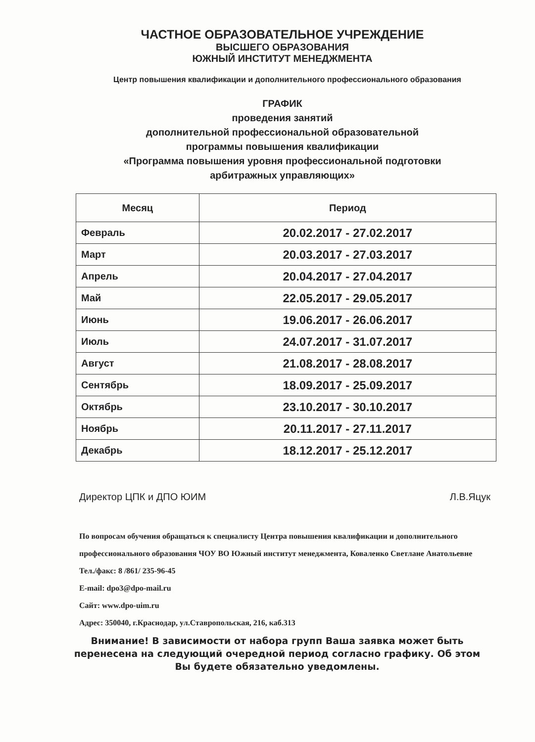ЧАСТНОЕ ОБРАЗОВАТЕЛЬНОЕ УЧРЕЖДЕНИЕ
ВЫСШЕГО ОБРАЗОВАНИЯ
ЮЖНЫЙ ИНСТИТУТ МЕНЕДЖМЕНТА
Центр повышения квалификации и дополнительного профессионального образования
ГРАФИК
проведения занятий
дополнительной профессиональной образовательной
программы повышения квалификации
«Программа повышения уровня профессиональной подготовки
арбитражных управляющих»
| Месяц | Период |
| --- | --- |
| Февраль | 20.02.2017 - 27.02.2017 |
| Март | 20.03.2017 - 27.03.2017 |
| Апрель | 20.04.2017 - 27.04.2017 |
| Май | 22.05.2017 - 29.05.2017 |
| Июнь | 19.06.2017 - 26.06.2017 |
| Июль | 24.07.2017 - 31.07.2017 |
| Август | 21.08.2017 - 28.08.2017 |
| Сентябрь | 18.09.2017 - 25.09.2017 |
| Октябрь | 23.10.2017 - 30.10.2017 |
| Ноябрь | 20.11.2017 - 27.11.2017 |
| Декабрь | 18.12.2017 - 25.12.2017 |
Директор ЦПК и ДПО ЮИМ Л.В.Яцук
По вопросам обучения обращаться к специалисту Центра повышения квалификации и дополнительного профессионального образования ЧОУ ВО Южный институт менеджмента, Коваленко Светлане Анатольевне
Тел./факс: 8 /861/ 235-96-45
E-mail: dpo3@dpo-mail.ru
Сайт: www.dpo-uim.ru
Адрес: 350040, г.Краснодар, ул.Ставропольская, 216, каб.313
Внимание! В зависимости от набора групп Ваша заявка может быть перенесена на следующий очередной период согласно графику. Об этом Вы будете обязательно уведомлены.